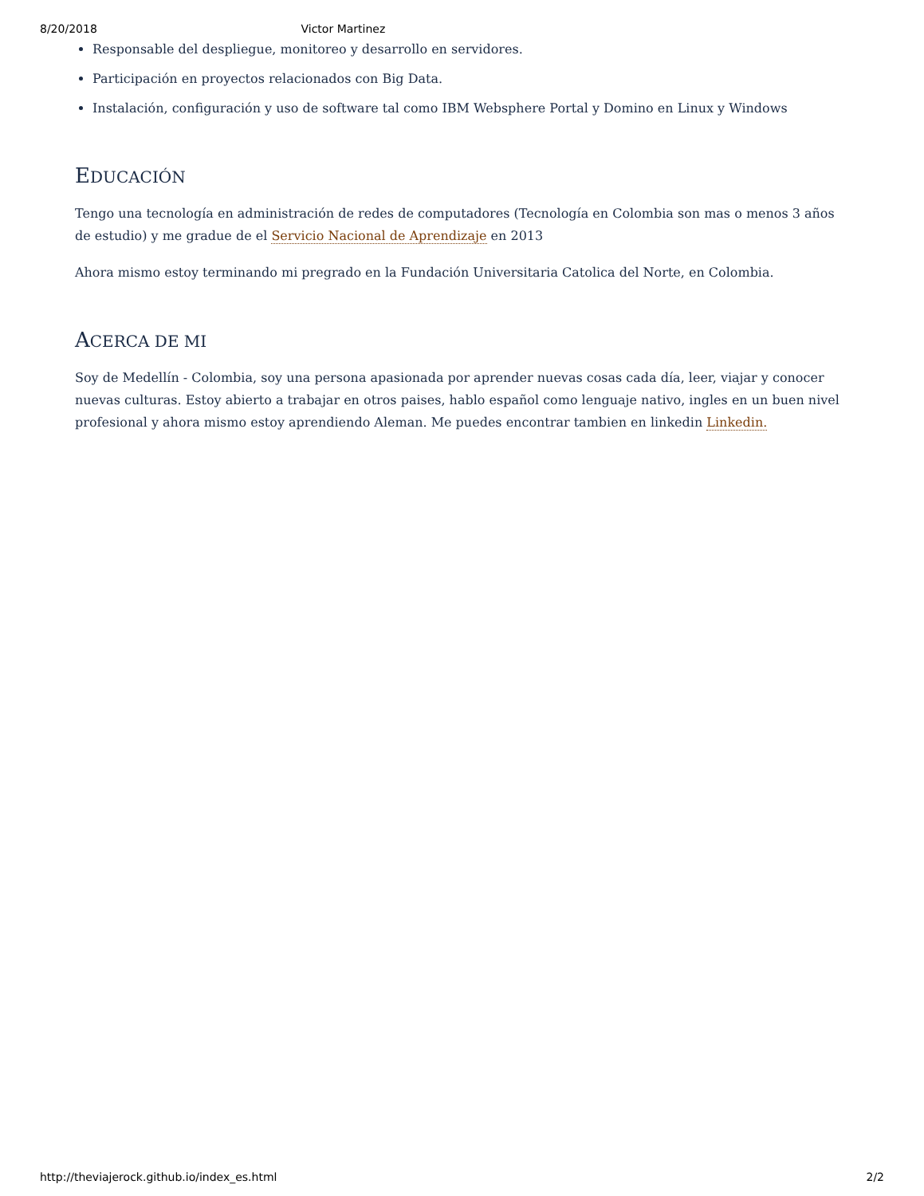8/20/2018 Victor Martinez
Responsable del despliegue, monitoreo y desarrollo en servidores.
Participación en proyectos relacionados con Big Data.
Instalación, configuración y uso de software tal como IBM Websphere Portal y Domino en Linux y Windows
EDUCACIÓN
Tengo una tecnología en administración de redes de computadores (Tecnología en Colombia son mas o menos 3 años de estudio) y me gradue de el Servicio Nacional de Aprendizaje en 2013
Ahora mismo estoy terminando mi pregrado en la Fundación Universitaria Catolica del Norte, en Colombia.
ACERCA DE MI
Soy de Medellín - Colombia, soy una persona apasionada por aprender nuevas cosas cada día, leer, viajar y conocer nuevas culturas. Estoy abierto a trabajar en otros paises, hablo español como lenguaje nativo, ingles en un buen nivel profesional y ahora mismo estoy aprendiendo Aleman. Me puedes encontrar tambien en linkedin Linkedin.
http://theviajerock.github.io/index_es.html 2/2